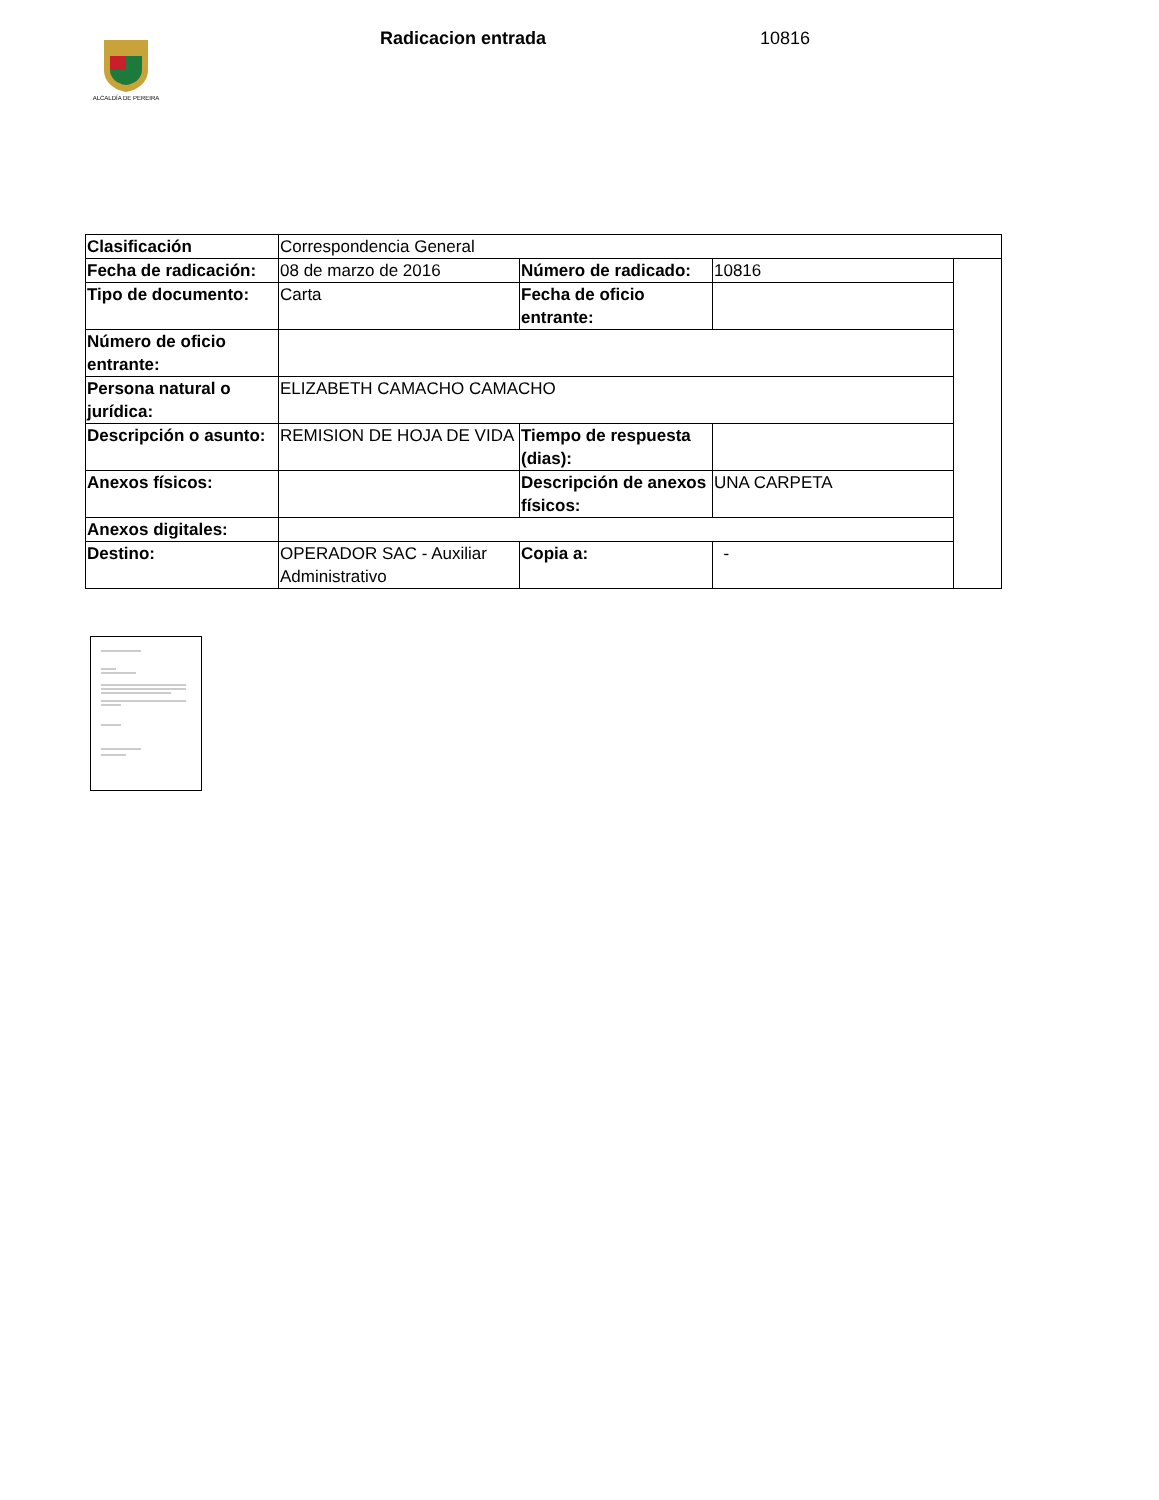ALCALDÍA DE PEREIRA Radicacion entrada 10816
| Clasificación | Correspondencia General | | | |
| Fecha de radicación: | 08 de marzo de 2016 | Número de radicado: | 10816 | |
| Tipo de documento: | Carta | Fecha de oficio entrante: | | |
| Número de oficio entrante: | | | | |
| Persona natural o jurídica: | ELIZABETH CAMACHO CAMACHO | | | |
| Descripción o asunto: | REMISION DE HOJA DE VIDA | Tiempo de respuesta (dias): | | |
| Anexos físicos: | | Descripción de anexos físicos: | UNA CARPETA | |
| Anexos digitales: | | | | |
| Destino: | OPERADOR SAC - Auxiliar Administrativo | Copia a: | - | |